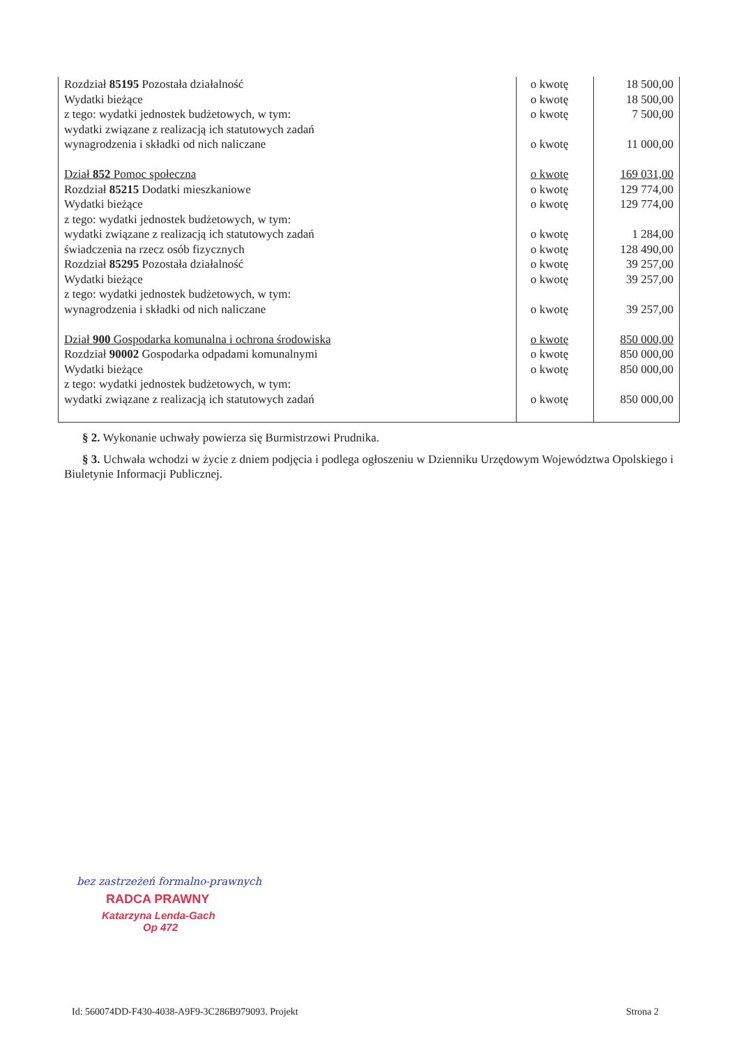| Rozdział 85195 Pozostała działalność Wydatki bieżące z tego: wydatki jednostek budżetowych, w tym: wydatki związane z realizacją ich statutowych zadań wynagrodzenia i składki od nich naliczane | o kwotę o kwotę o kwotę o kwotę | 18 500,00 18 500,00 7 500,00 11 000,00 |
| Dział 852 Pomoc społeczna Rozdział 85215 Dodatki mieszkaniowe Wydatki bieżące z tego: wydatki jednostek budżetowych, w tym: wydatki związane z realizacją ich statutowych zadań świadczenia na rzecz osób fizycznych Rozdział 85295 Pozostała działalność Wydatki bieżące z tego: wydatki jednostek budżetowych, w tym: wynagrodzenia i składki od nich naliczane | o kwotę o kwotę o kwotę o kwotę o kwotę o kwotę o kwotę o kwotę | 169 031,00 129 774,00 129 774,00 1 284,00 128 490,00 39 257,00 39 257,00 39 257,00 |
| Dział 900 Gospodarka komunalna i ochrona środowiska Rozdział 90002 Gospodarka odpadami komunalnymi Wydatki bieżące z tego: wydatki jednostek budżetowych, w tym: wydatki związane z realizacją ich statutowych zadań | o kwotę o kwotę o kwotę o kwotę | 850 000,00 850 000,00 850 000,00 850 000,00 |
§ 2. Wykonanie uchwały powierza się Burmistrzowi Prudnika.
§ 3. Uchwała wchodzi w życie z dniem podjęcia i podlega ogłoszeniu w Dzienniku Urzędowym Województwa Opolskiego i Biuletynie Informacji Publicznej.
bez zastrzeżeń formalno-prawnych
RADCA PRAWNY
Katarzyna Lenda-Gach
Op 472
Id: 560074DD-F430-4038-A9F9-3C286B979093. Projekt
Strona 2